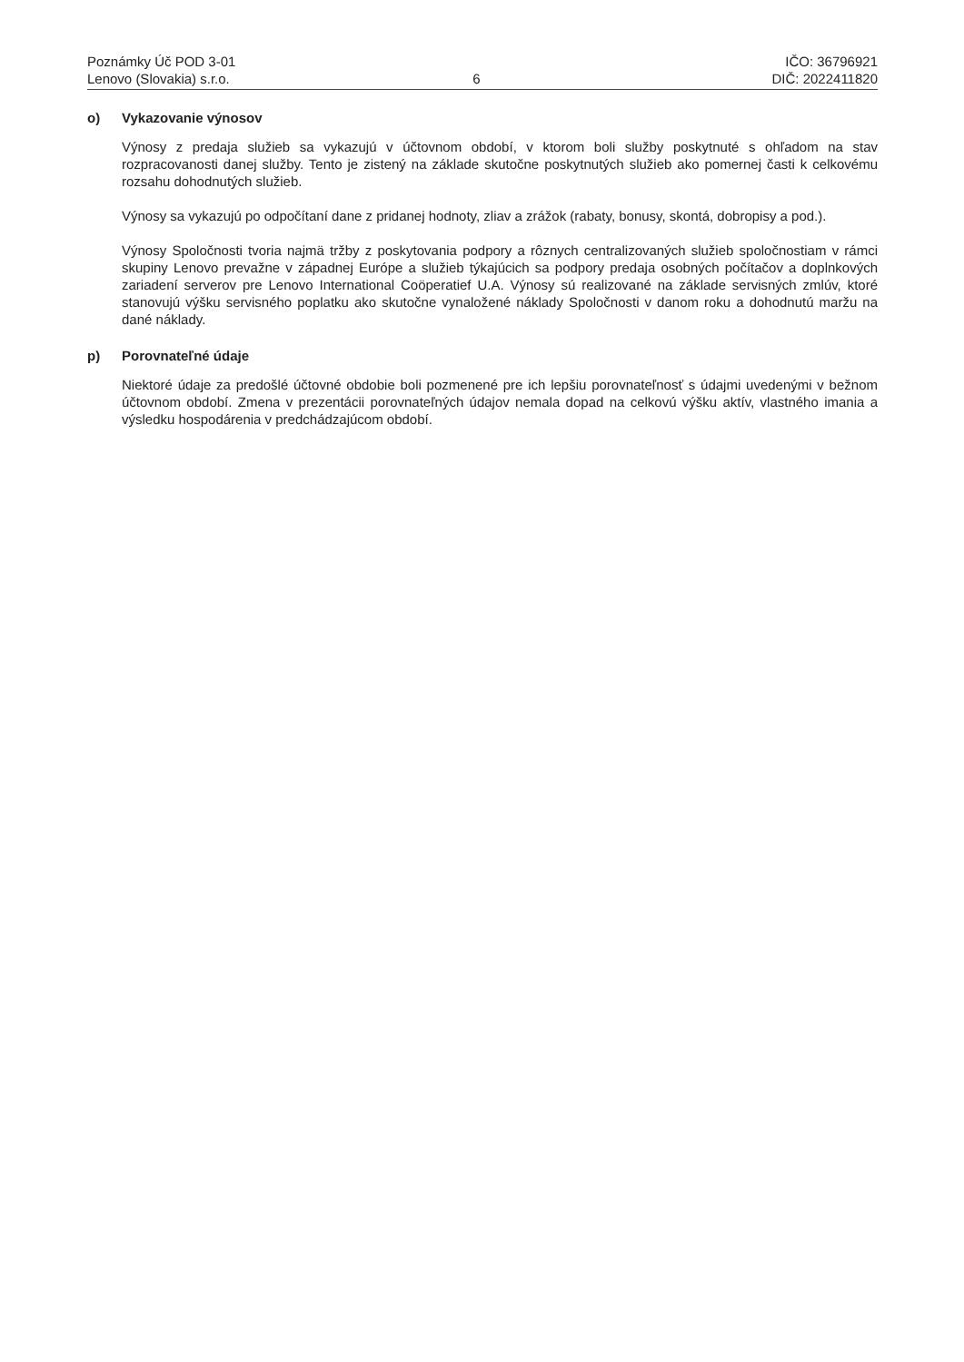Poznámky Úč POD 3-01
Lenovo (Slovakia) s.r.o.
6
IČO: 36796921
DIČ: 2022411820
o) Vykazovanie výnosov
Výnosy z predaja služieb sa vykazujú v účtovnom období, v ktorom boli služby poskytnuté s ohľadom na stav rozpracovanosti danej služby. Tento je zistený na základe skutočne poskytnutých služieb ako pomernej časti k celkovému rozsahu dohodnutých služieb.
Výnosy sa vykazujú po odpočítaní dane z pridanej hodnoty, zliav a zrážok (rabaty, bonusy, skontá, dobropisy a pod.).
Výnosy Spoločnosti tvoria najmä tržby z poskytovania podpory a rôznych centralizovaných služieb spoločnostiam v rámci skupiny Lenovo prevažne v západnej Európe a služieb týkajúcich sa podpory predaja osobných počítačov a doplnkových zariadení serverov pre Lenovo International Coöperatief U.A. Výnosy sú realizované na základe servisných zmlúv, ktoré stanovujú výšku servisného poplatku ako skutočne vynaložené náklady Spoločnosti v danom roku a dohodnutú maržu na dané náklady.
p) Porovnateľné údaje
Niektoré údaje za predošlé účtovné obdobie boli pozmenené pre ich lepšiu porovnateľnosť s údajmi uvedenými v bežnom účtovnom období. Zmena v prezentácii porovnateľných údajov nemala dopad na celkovú výšku aktív, vlastného imania a výsledku hospodárenia v predchádzajúcom období.